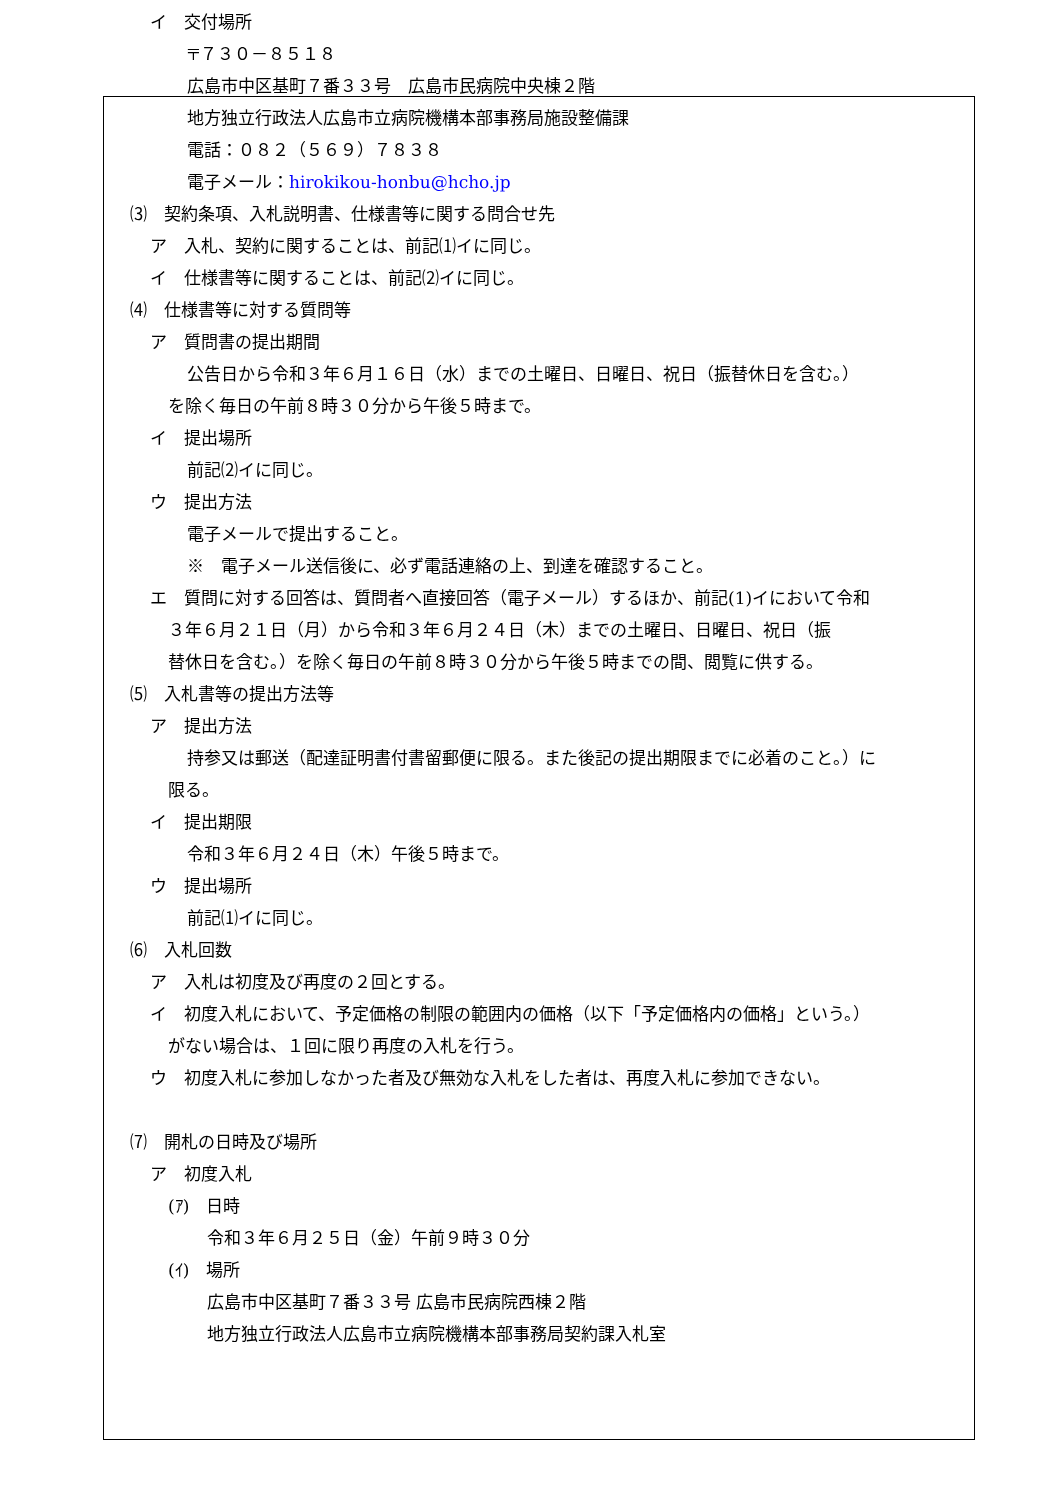イ　交付場所
〒７３０－８５１８
広島市中区基町７番３３号　広島市民病院中央棟２階
地方独立行政法人広島市立病院機構本部事務局施設整備課
電話：０８２（５６９）７８３８
電子メール：hirokikou-honbu@hcho.jp
⑶　契約条項、入札説明書、仕様書等に関する問合せ先
ア　入札、契約に関することは、前記⑴イに同じ。
イ　仕様書等に関することは、前記⑵イに同じ。
⑷　仕様書等に対する質問等
ア　質問書の提出期間
公告日から令和３年６月１６日（水）までの土曜日、日曜日、祝日（振替休日を含む。）
を除く毎日の午前８時３０分から午後５時まで。
イ　提出場所
前記⑵イに同じ。
ウ　提出方法
電子メールで提出すること。
※　電子メール送信後に、必ず電話連絡の上、到達を確認すること。
エ　質問に対する回答は、質問者へ直接回答（電子メール）するほか、前記(1)イにおいて令和
３年６月２１日（月）から令和３年６月２４日（木）までの土曜日、日曜日、祝日（振
替休日を含む。）を除く毎日の午前８時３０分から午後５時までの間、閲覧に供する。
⑸　入札書等の提出方法等
ア　提出方法
持参又は郵送（配達証明書付書留郵便に限る。また後記の提出期限までに必着のこと。）に
限る。
イ　提出期限
令和３年６月２４日（木）午後５時まで。
ウ　提出場所
前記⑴イに同じ。
⑹　入札回数
ア　入札は初度及び再度の２回とする。
イ　初度入札において、予定価格の制限の範囲内の価格（以下「予定価格内の価格」という。）
がない場合は、１回に限り再度の入札を行う。
ウ　初度入札に参加しなかった者及び無効な入札をした者は、再度入札に参加できない。
⑺　開札の日時及び場所
ア　初度入札
(ｱ)　日時
令和３年６月２５日（金）午前９時３０分
(ｲ)　場所
広島市中区基町７番３３号 広島市民病院西棟２階
地方独立行政法人広島市立病院機構本部事務局契約課入札室